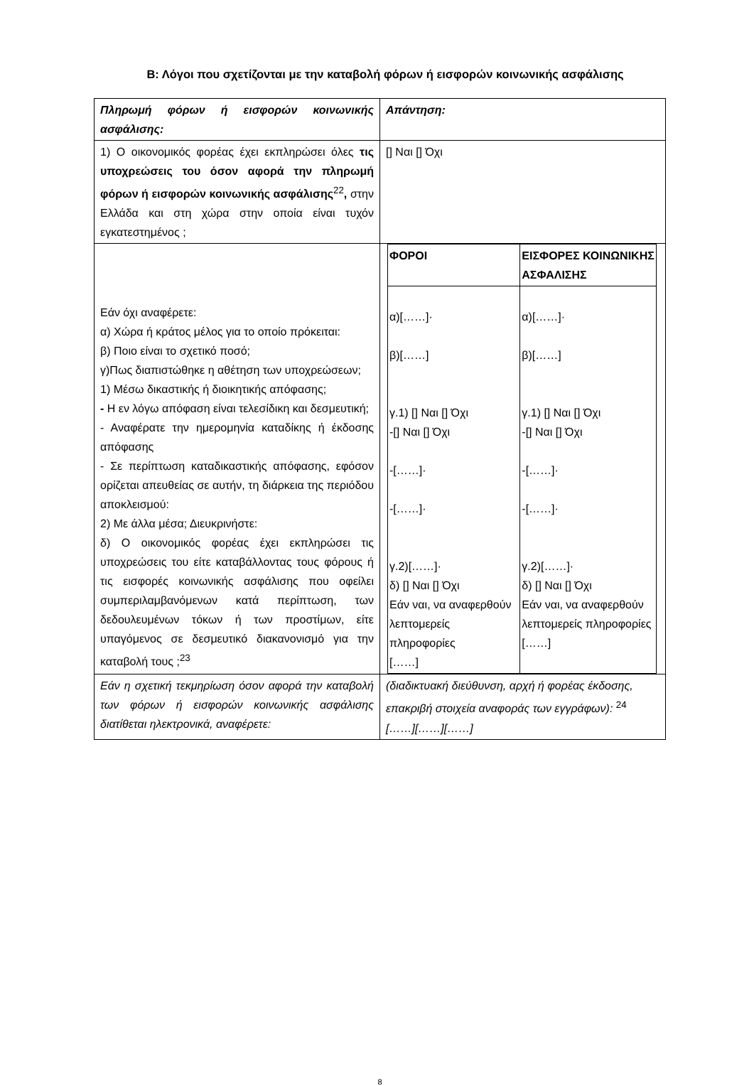Β: Λόγοι που σχετίζονται με την καταβολή φόρων ή εισφορών κοινωνικής ασφάλισης
| Πληρωμή φόρων ή εισφορών κοινωνικής ασφάλισης: | Απάντηση: |
| 1) Ο οικονομικός φορέας έχει εκπληρώσει όλες τις υποχρεώσεις του όσον αφορά την πληρωμή φόρων ή εισφορών κοινωνικής ασφάλισης<sup>22</sup> , στην Ελλάδα και στη χώρα στην οποία είναι τυχόν εγκατεστημένος ; | [] Ναι [] Όχι |
| Εάν όχι αναφέρετε: α) Χώρα ή κράτος μέλος για το οποίο πρόκειται: β) Ποιο είναι το σχετικό ποσό; γ)Πως διαπιστώθηκε η αθέτηση των υποχρεώσεων; 1) Μέσω δικαστικής ή διοικητικής απόφασης; - Η εν λόγω απόφαση είναι τελεσίδικη και δεσμευτική; - Αναφέρατε την ημερομηνία καταδίκης ή έκδοσης απόφασης - Σε περίπτωση καταδικαστικής απόφασης, εφόσον ορίζεται απευθείας σε αυτήν, τη διάρκεια της περιόδου αποκλεισμού: 2) Με άλλα μέσα; Διευκρινήστε: δ) Ο οικονομικός φορέας έχει εκπληρώσει τις υποχρεώσεις του είτε καταβάλλοντας τους φόρους ή τις εισφορές κοινωνικής ασφάλισης που οφείλει συμπεριλαμβανόμενων κατά περίπτωση, των δεδουλευμένων τόκων ή των προστίμων, είτε υπαγόμενος σε δεσμευτικό διακανονισμό για την καταβολή τους ;<sup>23</sup> | / ΦΟΡΟΙ / ΕΙΣΦΟΡΕΣ ΚΟΙΝΩΝΙΚΗΣ ΑΣΦΑΛΙΣΗΣ / / --- / --- / / α)[……]· β)[……] γ.1) [] Ναι [] Όχι -[] Ναι [] Όχι -[……]· -[……]· γ.2)[……]· δ) [] Ναι [] Όχι Εάν ναι, να αναφερθούν λεπτομερείς πληροφορίες [……] / α)[……]· β)[……] γ.1) [] Ναι [] Όχι -[] Ναι [] Όχι -[……]· -[……]· γ.2)[……]· δ) [] Ναι [] Όχι Εάν ναι, να αναφερθούν λεπτομερείς πληροφορίες [……] / |
| Εάν η σχετική τεκμηρίωση όσον αφορά την καταβολή των φόρων ή εισφορών κοινωνικής ασφάλισης διατίθεται ηλεκτρονικά, αναφέρετε: | (διαδικτυακή διεύθυνση, αρχή ή φορέας έκδοσης, επακριβή στοιχεία αναφοράς των εγγράφων): <sup>24</sup> [……][……][……] |
8